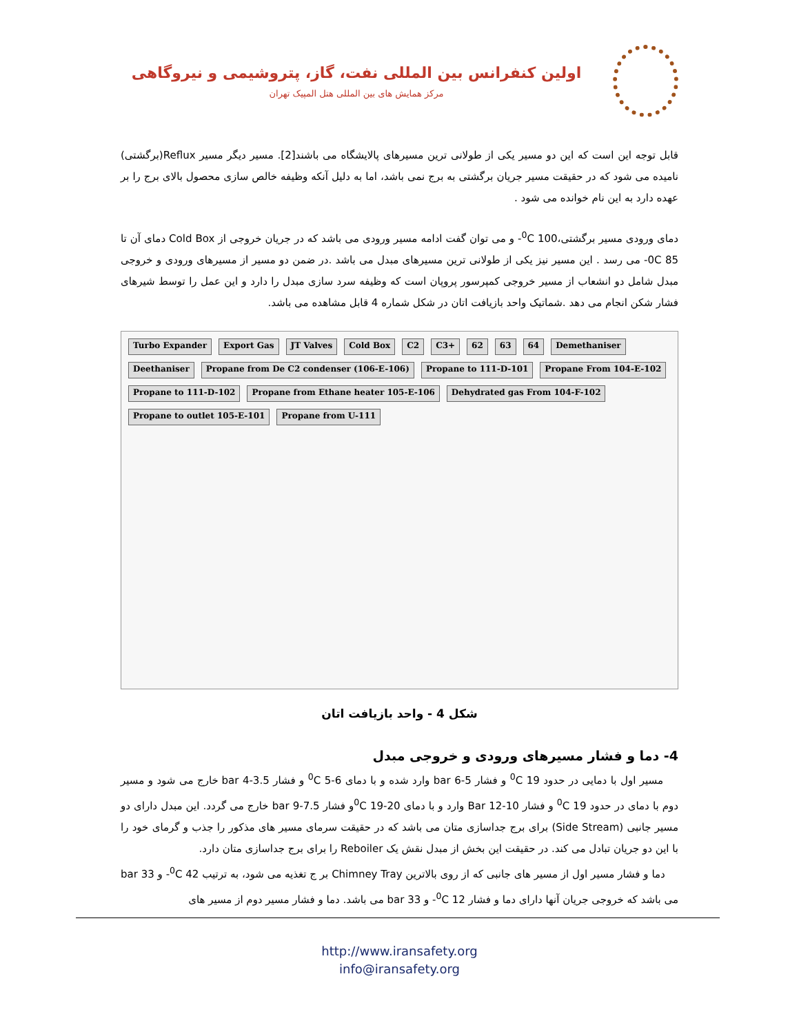اولین کنفرانس بین المللی نفت، گاز، پتروشیمی و نیروگاهی
مرکز همایش های بین المللی هتل المپیک تهران
قابل توجه این است که این دو مسیر یکی از طولانی ترین مسیرهای پالایشگاه می باشند[2]. مسیر دیگر مسیر Reflux(برگشتی) نامیده می شود که در حقیقت مسیر جریان برگشتی به برج نمی باشد، اما به دلیل آنکه وظیفه خالص سازی محصول بالای برج را بر عهده دارد به این نام خوانده می شود .
دمای ورودی مسیر برگشتی،<sup>0</sup>C 100- و می توان گفت ادامه مسیر ورودی می باشد که در جریان خروجی از Cold Box دمای آن تا 85 0C- می رسد . این مسیر نیز یکی از طولانی ترین مسیرهای مبدل می باشد .در ضمن دو مسیر از مسیرهای ورودی و خروجی مبدل شامل دو انشعاب از مسیر خروجی کمپرسور پروپان است که وظیفه سرد سازی مبدل را دارد و این عمل را توسط شیرهای فشار شکن انجام می دهد .شماتیک واحد بازیافت اتان در شکل شماره 4 قابل مشاهده می باشد.
Turbo Expander Export Gas JT Valves Cold Box C2 C3+ 62 63 64 Demethaniser Deethaniser Propane from De C2 condenser (106-E-106) Propane to 111-D-101 Propane From 104-E-102 Propane to 111-D-102 Propane from Ethane heater 105-E-106 Dehydrated gas From 104-F-102 Propane to outlet 105-E-101 Propane from U-111
شکل 4 - واحد بازیافت اتان
4- دما و فشار مسیرهای ورودی و خروجی مبدل
مسیر اول با دمایی در حدود <sup>0</sup>C 19 و فشار 5-6 bar وارد شده و با دمای <sup>0</sup>C 5-6 و فشار 3.5-4 bar خارج می شود و مسیر دوم با دمای در حدود <sup>0</sup>C 19 و فشار 10-12 Bar وارد و با دمای <sup>0</sup>C 19-20و فشار 7.5-9 bar خارج می گردد. این مبدل دارای دو مسیر جانبی (Side Stream) برای برج جداسازی متان می باشد که در حقیقت سرمای مسیر های مذکور را جذب و گرمای خود را با این دو جریان تبادل می کند. در حقیقت این بخش از مبدل نقش یک Reboiler را برای برج جداسازی متان دارد.
دما و فشار مسیر اول از مسیر های جانبی که از روی بالاترین Chimney Tray بر ج تغذیه می شود، به ترتیب <sup>0</sup>C 42- و 33 bar می باشد که خروجی جریان آنها دارای دما و فشار <sup>0</sup>C 12- و 33 bar می باشد. دما و فشار مسیر دوم از مسیر های
http://www.iransafety.org
info@iransafety.org